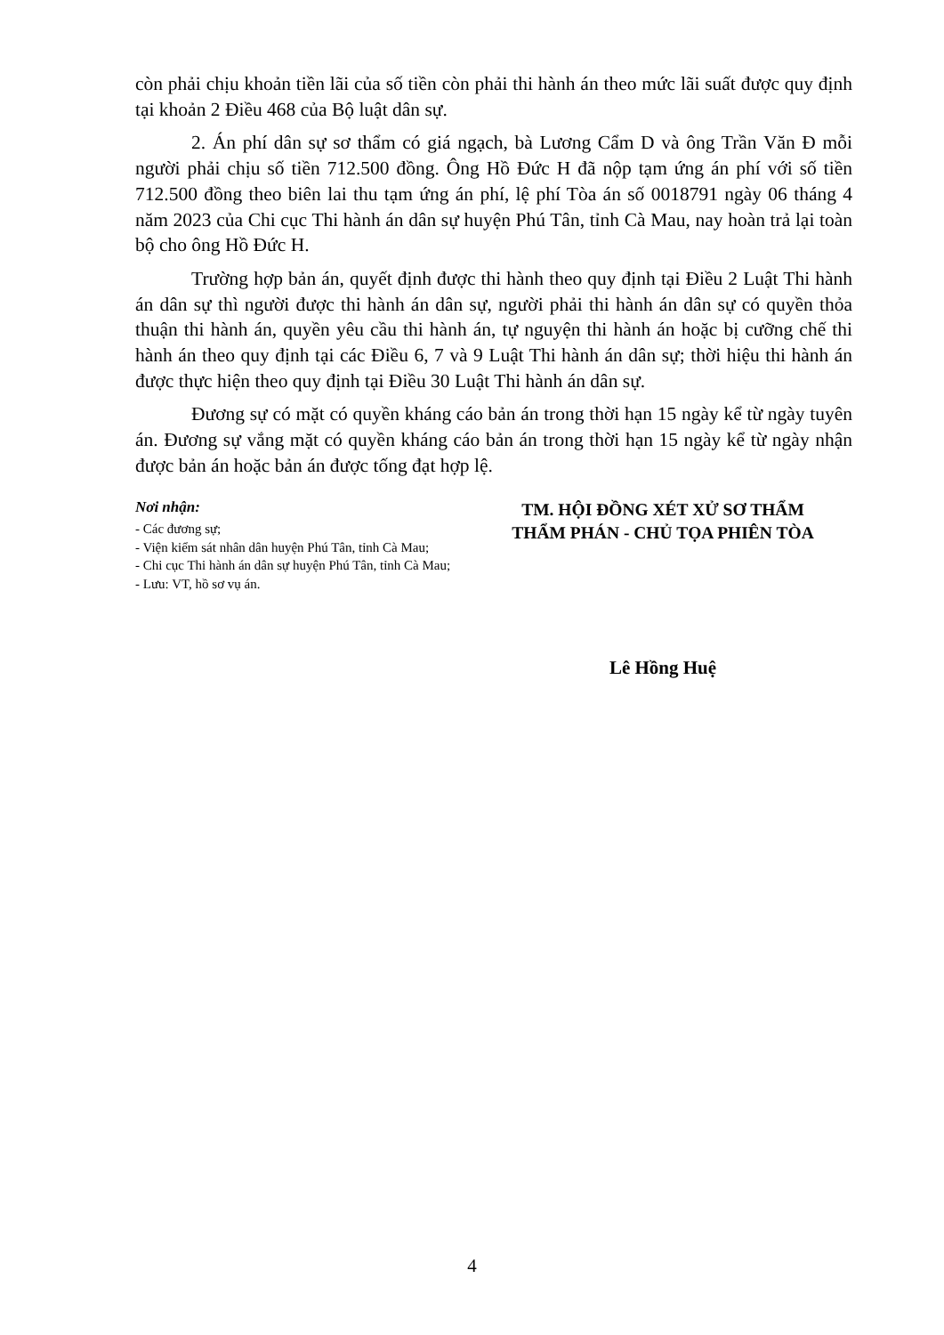còn phải chịu khoản tiền lãi của số tiền còn phải thi hành án theo mức lãi suất được quy định tại khoản 2 Điều 468 của Bộ luật dân sự.
2. Án phí dân sự sơ thẩm có giá ngạch, bà Lương Cẩm D và ông Trần Văn Đ mỗi người phải chịu số tiền 712.500 đồng. Ông Hồ Đức H đã nộp tạm ứng án phí với số tiền 712.500 đồng theo biên lai thu tạm ứng án phí, lệ phí Tòa án số 0018791 ngày 06 tháng 4 năm 2023 của Chi cục Thi hành án dân sự huyện Phú Tân, tỉnh Cà Mau, nay hoàn trả lại toàn bộ cho ông Hồ Đức H.
Trường hợp bản án, quyết định được thi hành theo quy định tại Điều 2 Luật Thi hành án dân sự thì người được thi hành án dân sự, người phải thi hành án dân sự có quyền thỏa thuận thi hành án, quyền yêu cầu thi hành án, tự nguyện thi hành án hoặc bị cưỡng chế thi hành án theo quy định tại các Điều 6, 7 và 9 Luật Thi hành án dân sự; thời hiệu thi hành án được thực hiện theo quy định tại Điều 30 Luật Thi hành án dân sự.
Đương sự có mặt có quyền kháng cáo bản án trong thời hạn 15 ngày kể từ ngày tuyên án. Đương sự vắng mặt có quyền kháng cáo bản án trong thời hạn 15 ngày kể từ ngày nhận được bản án hoặc bản án được tống đạt hợp lệ.
Nơi nhận:
- Các đương sự;
- Viện kiểm sát nhân dân huyện Phú Tân, tỉnh Cà Mau;
- Chi cục Thi hành án dân sự huyện Phú Tân, tỉnh Cà Mau;
- Lưu: VT, hồ sơ vụ án.
TM. HỘI ĐỒNG XÉT XỬ SƠ THẨM
THẨM PHÁN - CHỦ TỌA PHIÊN TÒA
Lê Hồng Huệ
4